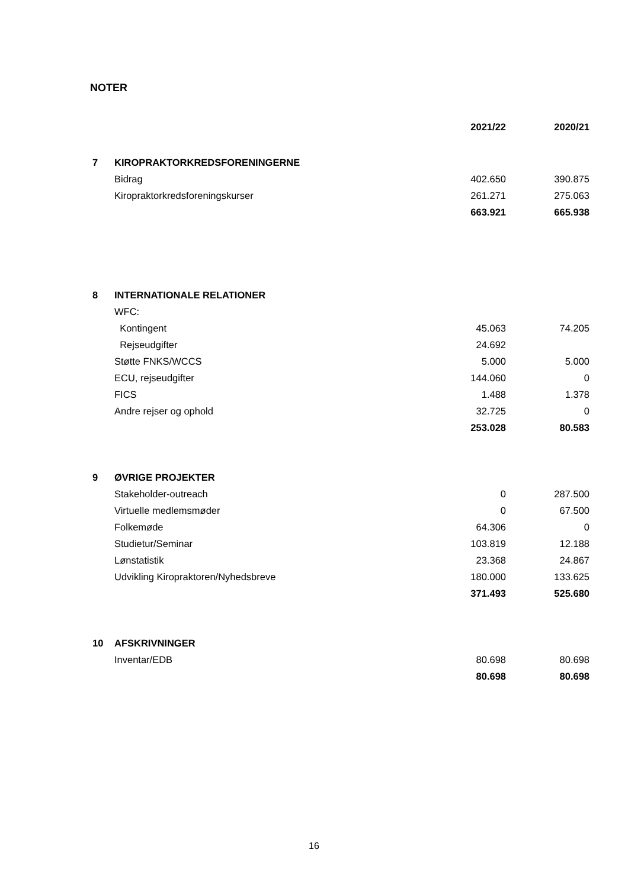NOTER
| | | 2021/22 | 2020/21 |
| --- | --- | --- | --- |
| 7 | KIROPRAKTORKREDSFORENINGERNE | | |
| | Bidrag | 402.650 | 390.875 |
| | Kiropraktorkredsforeningskurser | 261.271 | 275.063 |
| | | 663.921 | 665.938 |
| 8 | INTERNATIONALE RELATIONER | | |
| | WFC: | | |
| | Kontingent | 45.063 | 74.205 |
| | Rejseudgifter | 24.692 | |
| | Støtte FNKS/WCCS | 5.000 | 5.000 |
| | ECU, rejseudgifter | 144.060 | 0 |
| | FICS | 1.488 | 1.378 |
| | Andre rejser og ophold | 32.725 | 0 |
| | | 253.028 | 80.583 |
| 9 | ØVRIGE PROJEKTER | | |
| | Stakeholder-outreach | 0 | 287.500 |
| | Virtuelle medlemsmøder | 0 | 67.500 |
| | Folkemøde | 64.306 | 0 |
| | Studietur/Seminar | 103.819 | 12.188 |
| | Lønstatistik | 23.368 | 24.867 |
| | Udvikling Kiropraktoren/Nyhedsbreve | 180.000 | 133.625 |
| | | 371.493 | 525.680 |
| 10 | AFSKRIVNINGER | | |
| | Inventar/EDB | 80.698 | 80.698 |
| | | 80.698 | 80.698 |
16